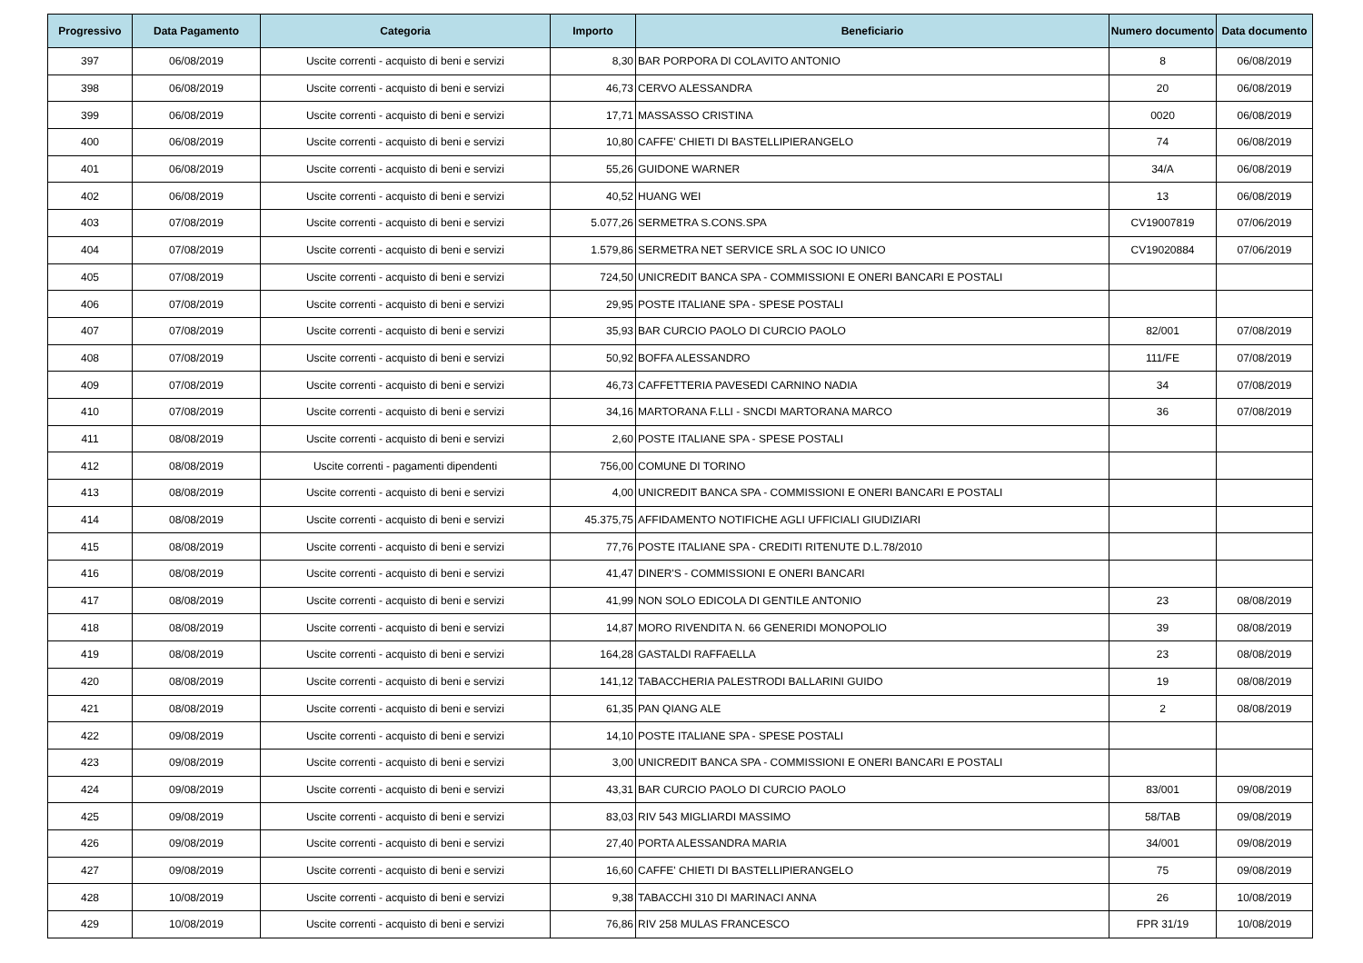| Progressivo | Data Pagamento | Categoria | Importo | Beneficiario | Numero documento | Data documento |
| --- | --- | --- | --- | --- | --- | --- |
| 397 | 06/08/2019 | Uscite correnti - acquisto di beni e servizi | 8,30 | BAR PORPORA DI COLAVITO ANTONIO | 8 | 06/08/2019 |
| 398 | 06/08/2019 | Uscite correnti - acquisto di beni e servizi | 46,73 | CERVO ALESSANDRA | 20 | 06/08/2019 |
| 399 | 06/08/2019 | Uscite correnti - acquisto di beni e servizi | 17,71 | MASSASSO CRISTINA | 0020 | 06/08/2019 |
| 400 | 06/08/2019 | Uscite correnti - acquisto di beni e servizi | 10,80 | CAFFE' CHIETI DI BASTELLIPIERANGELO | 74 | 06/08/2019 |
| 401 | 06/08/2019 | Uscite correnti - acquisto di beni e servizi | 55,26 | GUIDONE WARNER | 34/A | 06/08/2019 |
| 402 | 06/08/2019 | Uscite correnti - acquisto di beni e servizi | 40,52 | HUANG WEI | 13 | 06/08/2019 |
| 403 | 07/08/2019 | Uscite correnti - acquisto di beni e servizi | 5.077,26 | SERMETRA S.CONS.SPA | CV19007819 | 07/06/2019 |
| 404 | 07/08/2019 | Uscite correnti - acquisto di beni e servizi | 1.579,86 | SERMETRA NET SERVICE SRL A SOC IO UNICO | CV19020884 | 07/06/2019 |
| 405 | 07/08/2019 | Uscite correnti - acquisto di beni e servizi | 724,50 | UNICREDIT BANCA SPA - COMMISSIONI E ONERI BANCARI E POSTALI | | |
| 406 | 07/08/2019 | Uscite correnti - acquisto di beni e servizi | 29,95 | POSTE ITALIANE SPA - SPESE POSTALI | | |
| 407 | 07/08/2019 | Uscite correnti - acquisto di beni e servizi | 35,93 | BAR CURCIO PAOLO DI CURCIO PAOLO | 82/001 | 07/08/2019 |
| 408 | 07/08/2019 | Uscite correnti - acquisto di beni e servizi | 50,92 | BOFFA ALESSANDRO | 111/FE | 07/08/2019 |
| 409 | 07/08/2019 | Uscite correnti - acquisto di beni e servizi | 46,73 | CAFFETTERIA PAVESEDI CARNINO NADIA | 34 | 07/08/2019 |
| 410 | 07/08/2019 | Uscite correnti - acquisto di beni e servizi | 34,16 | MARTORANA F.LLI - SNCDI MARTORANA MARCO | 36 | 07/08/2019 |
| 411 | 08/08/2019 | Uscite correnti - acquisto di beni e servizi | 2,60 | POSTE ITALIANE SPA - SPESE POSTALI | | |
| 412 | 08/08/2019 | Uscite correnti - pagamenti dipendenti | 756,00 | COMUNE DI TORINO | | |
| 413 | 08/08/2019 | Uscite correnti - acquisto di beni e servizi | 4,00 | UNICREDIT BANCA SPA - COMMISSIONI E ONERI BANCARI E POSTALI | | |
| 414 | 08/08/2019 | Uscite correnti - acquisto di beni e servizi | 45.375,75 | AFFIDAMENTO NOTIFICHE AGLI UFFICIALI GIUDIZIARI | | |
| 415 | 08/08/2019 | Uscite correnti - acquisto di beni e servizi | 77,76 | POSTE ITALIANE SPA - CREDITI RITENUTE D.L.78/2010 | | |
| 416 | 08/08/2019 | Uscite correnti - acquisto di beni e servizi | 41,47 | DINER'S - COMMISSIONI E ONERI BANCARI | | |
| 417 | 08/08/2019 | Uscite correnti - acquisto di beni e servizi | 41,99 | NON SOLO EDICOLA DI GENTILE ANTONIO | 23 | 08/08/2019 |
| 418 | 08/08/2019 | Uscite correnti - acquisto di beni e servizi | 14,87 | MORO RIVENDITA N. 66 GENERIDI MONOPOLIO | 39 | 08/08/2019 |
| 419 | 08/08/2019 | Uscite correnti - acquisto di beni e servizi | 164,28 | GASTALDI RAFFAELLA | 23 | 08/08/2019 |
| 420 | 08/08/2019 | Uscite correnti - acquisto di beni e servizi | 141,12 | TABACCHERIA PALESTRODI BALLARINI GUIDO | 19 | 08/08/2019 |
| 421 | 08/08/2019 | Uscite correnti - acquisto di beni e servizi | 61,35 | PAN QIANG ALE | 2 | 08/08/2019 |
| 422 | 09/08/2019 | Uscite correnti - acquisto di beni e servizi | 14,10 | POSTE ITALIANE SPA - SPESE POSTALI | | |
| 423 | 09/08/2019 | Uscite correnti - acquisto di beni e servizi | 3,00 | UNICREDIT BANCA SPA - COMMISSIONI E ONERI BANCARI E POSTALI | | |
| 424 | 09/08/2019 | Uscite correnti - acquisto di beni e servizi | 43,31 | BAR CURCIO PAOLO DI CURCIO PAOLO | 83/001 | 09/08/2019 |
| 425 | 09/08/2019 | Uscite correnti - acquisto di beni e servizi | 83,03 | RIV 543 MIGLIARDI MASSIMO | 58/TAB | 09/08/2019 |
| 426 | 09/08/2019 | Uscite correnti - acquisto di beni e servizi | 27,40 | PORTA ALESSANDRA MARIA | 34/001 | 09/08/2019 |
| 427 | 09/08/2019 | Uscite correnti - acquisto di beni e servizi | 16,60 | CAFFE' CHIETI DI BASTELLIPIERANGELO | 75 | 09/08/2019 |
| 428 | 10/08/2019 | Uscite correnti - acquisto di beni e servizi | 9,38 | TABACCHI 310 DI MARINACI ANNA | 26 | 10/08/2019 |
| 429 | 10/08/2019 | Uscite correnti - acquisto di beni e servizi | 76,86 | RIV 258 MULAS FRANCESCO | FPR 31/19 | 10/08/2019 |